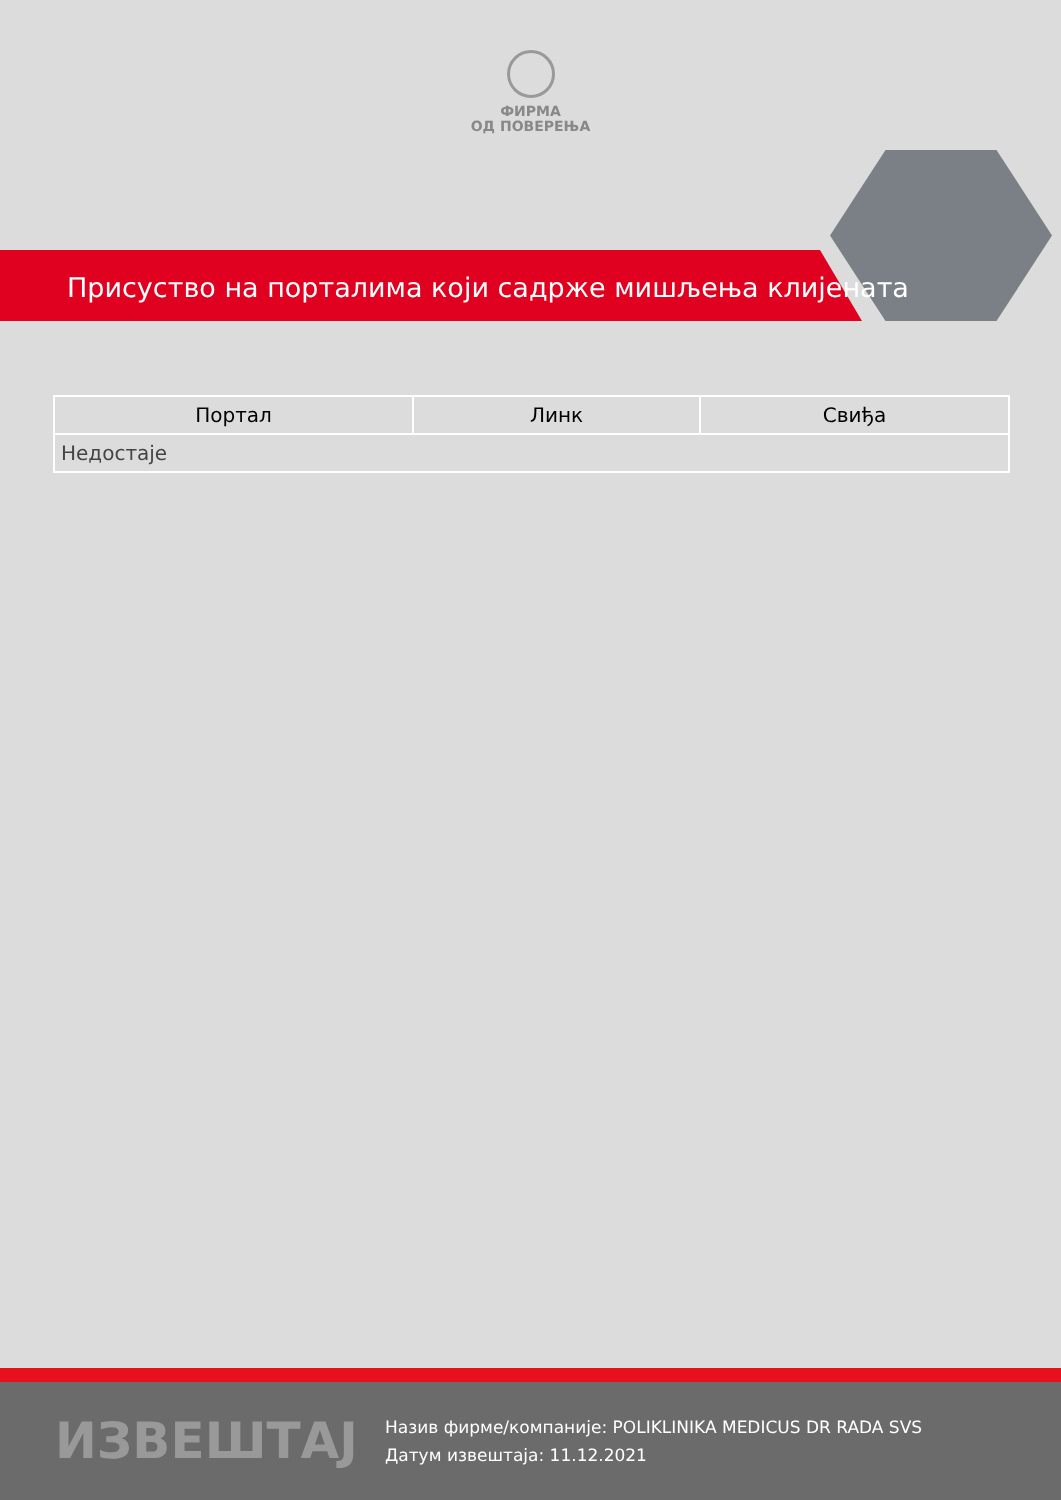ФИРМА
ОД ПОВЕРЕЊА
Присуство на порталима који садрже мишљења клијената
| Портал | Линк | Свиђа |
| --- | --- | --- |
| Недостаје | | |
ИЗВЕШТАЈ
Назив фирме/компаније: POLIKLINIKA MEDICUS DR RADA SVS
Датум извештаја: 11.12.2021